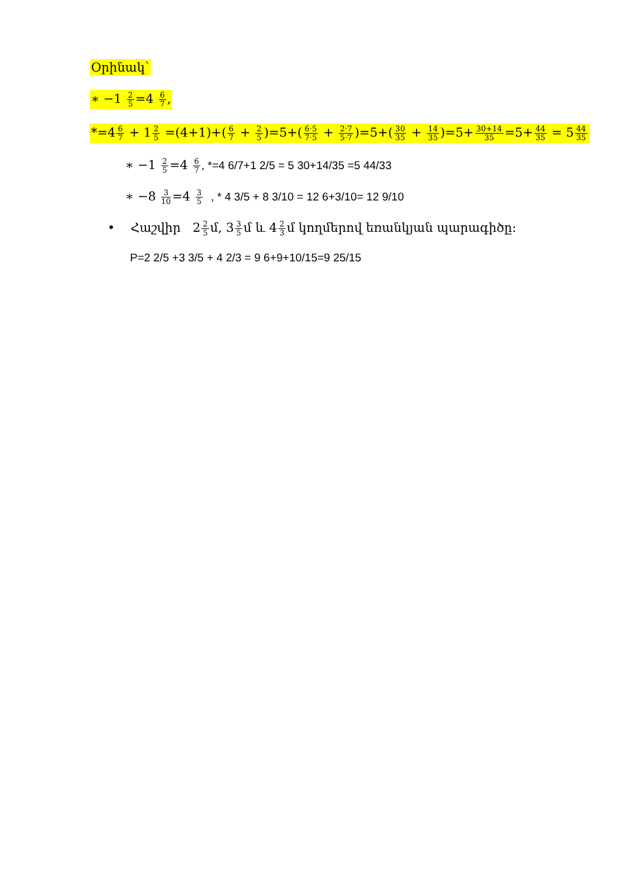Օրինակ՝
∗ −1 2 5=4 6 7,
*=46 7 + 12 5 =(4+1)+(6 7 + 2 5)=5+(6·5 7·5 + 2·7 5·7)=5+(30 35 + 14 35)=5+30+14 35=5+44 35 = 544 35
∗ −1 2 5=4 6 7, *=4 6/7+1 2/5 = 5 30+14/35 =5 44/33
∗ −8 3 10=4 3 5 , * 4 3/5 + 8 3/10 = 12 6+3/10= 12 9/10
• Հաշվիր 22 5մ, 33 5մ և 42 3մ կողմերով եռանկյան պարագիծը։
P=2 2/5 +3 3/5 + 4 2/3 = 9 6+9+10/15=9 25/15